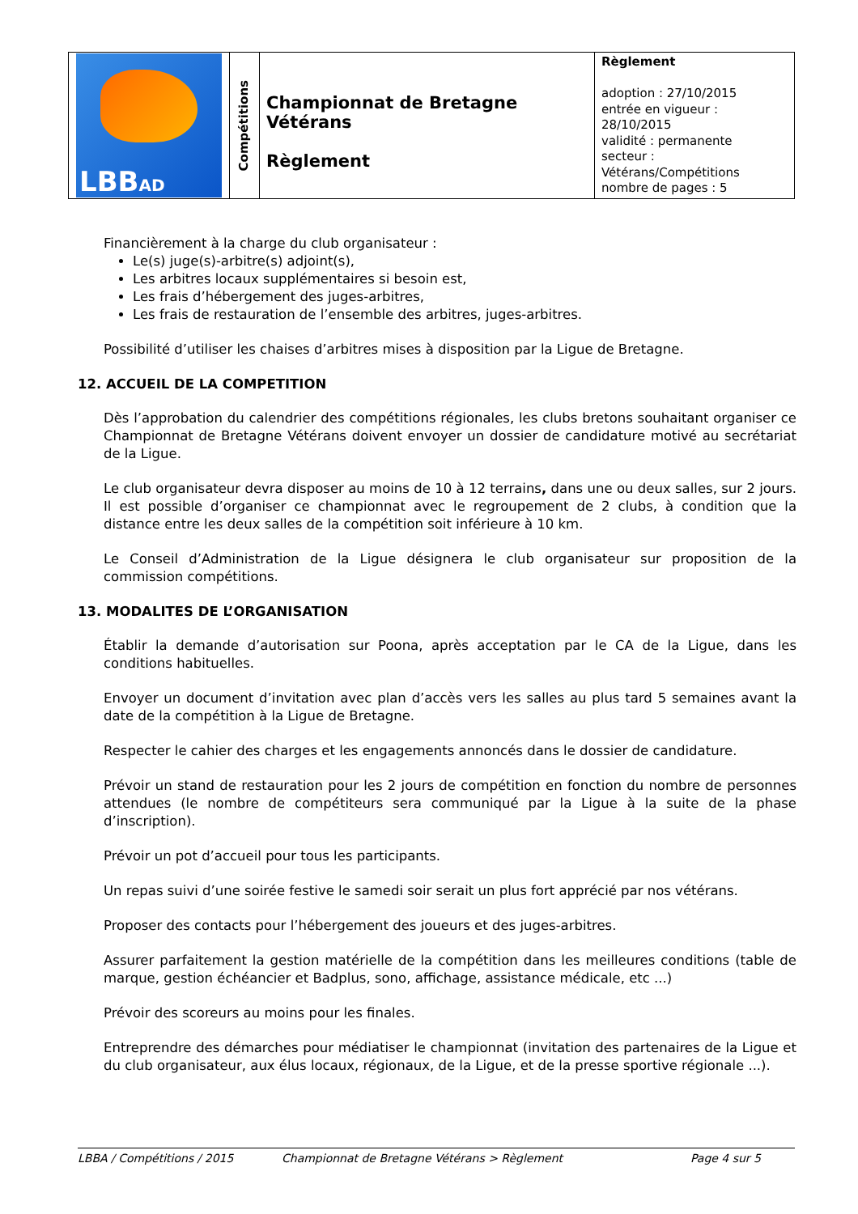| LBB AD | Compétitions | Championnat de Bretagne Vétérans Règlement | Règlement adoption : 27/10/2015 entrée en vigueur : 28/10/2015 validité : permanente secteur : Vétérans/Compétitions nombre de pages : 5 |
Financièrement à la charge du club organisateur :
Le(s) juge(s)-arbitre(s) adjoint(s),
Les arbitres locaux supplémentaires si besoin est,
Les frais d’hébergement des juges-arbitres,
Les frais de restauration de l’ensemble des arbitres, juges-arbitres.
Possibilité d’utiliser les chaises d’arbitres mises à disposition par la Ligue de Bretagne.
12. ACCUEIL DE LA COMPETITION
Dès l’approbation du calendrier des compétitions régionales, les clubs bretons souhaitant organiser ce Championnat de Bretagne Vétérans doivent envoyer un dossier de candidature motivé au secrétariat de la Ligue.
Le club organisateur devra disposer au moins de 10 à 12 terrains, dans une ou deux salles, sur 2 jours. Il est possible d’organiser ce championnat avec le regroupement de 2 clubs, à condition que la distance entre les deux salles de la compétition soit inférieure à 10 km.
Le Conseil d’Administration de la Ligue désignera le club organisateur sur proposition de la commission compétitions.
13. MODALITES DE L’ORGANISATION
Établir la demande d’autorisation sur Poona, après acceptation par le CA de la Ligue, dans les conditions habituelles.
Envoyer un document d’invitation avec plan d’accès vers les salles au plus tard 5 semaines avant la date de la compétition à la Ligue de Bretagne.
Respecter le cahier des charges et les engagements annoncés dans le dossier de candidature.
Prévoir un stand de restauration pour les 2 jours de compétition en fonction du nombre de personnes attendues (le nombre de compétiteurs sera communiqué par la Ligue à la suite de la phase d’inscription).
Prévoir un pot d’accueil pour tous les participants.
Un repas suivi d’une soirée festive le samedi soir serait un plus fort apprécié par nos vétérans.
Proposer des contacts pour l’hébergement des joueurs et des juges-arbitres.
Assurer parfaitement la gestion matérielle de la compétition dans les meilleures conditions (table de marque, gestion échéancier et Badplus, sono, affichage, assistance médicale, etc ...)
Prévoir des scoreurs au moins pour les finales.
Entreprendre des démarches pour médiatiser le championnat (invitation des partenaires de la Ligue et du club organisateur, aux élus locaux, régionaux, de la Ligue, et de la presse sportive régionale ...).
LBBA / Compétitions / 2015 Championnat de Bretagne Vétérans > Règlement Page 4 sur 5